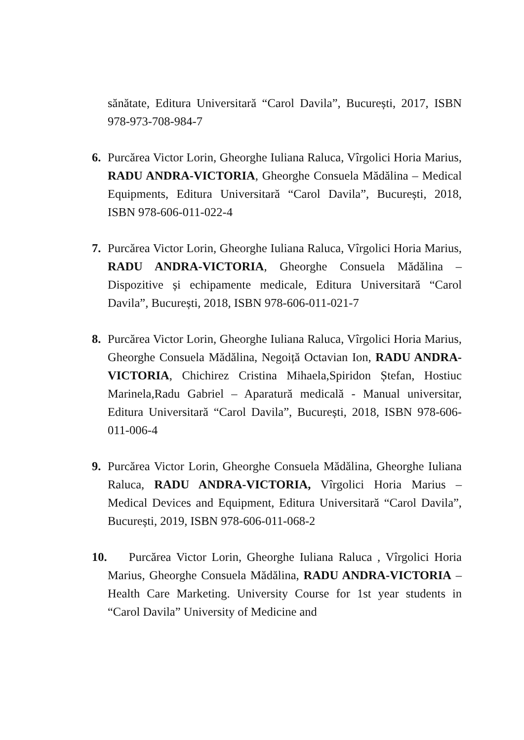sănătate, Editura Universitară “Carol Davila”, București, 2017, ISBN 978-973-708-984-7
6. Purcărea Victor Lorin, Gheorghe Iuliana Raluca, Vîrgolici Horia Marius, RADU ANDRA-VICTORIA, Gheorghe Consuela Mădălina – Medical Equipments, Editura Universitară “Carol Davila”, București, 2018, ISBN 978-606-011-022-4
7. Purcărea Victor Lorin, Gheorghe Iuliana Raluca, Vîrgolici Horia Marius, RADU ANDRA-VICTORIA, Gheorghe Consuela Mădălina – Dispozitive și echipamente medicale, Editura Universitară “Carol Davila”, București, 2018, ISBN 978-606-011-021-7
8. Purcărea Victor Lorin, Gheorghe Iuliana Raluca, Vîrgolici Horia Marius, Gheorghe Consuela Mădălina, Negoiță Octavian Ion, RADU ANDRA-VICTORIA, Chichirez Cristina Mihaela,Spiridon Ștefan, Hostiuc Marinela,Radu Gabriel – Aparatură medicală - Manual universitar, Editura Universitară “Carol Davila”, București, 2018, ISBN 978-606-011-006-4
9. Purcărea Victor Lorin, Gheorghe Consuela Mădălina, Gheorghe Iuliana Raluca, RADU ANDRA-VICTORIA, Vîrgolici Horia Marius – Medical Devices and Equipment, Editura Universitară “Carol Davila”, București, 2019, ISBN 978-606-011-068-2
10.
Purcărea Victor Lorin, Gheorghe Iuliana Raluca , Vîrgolici Horia Marius, Gheorghe Consuela Mădălina, RADU ANDRA-VICTORIA – Health Care Marketing. University Course for 1st year students in “Carol Davila” University of Medicine and